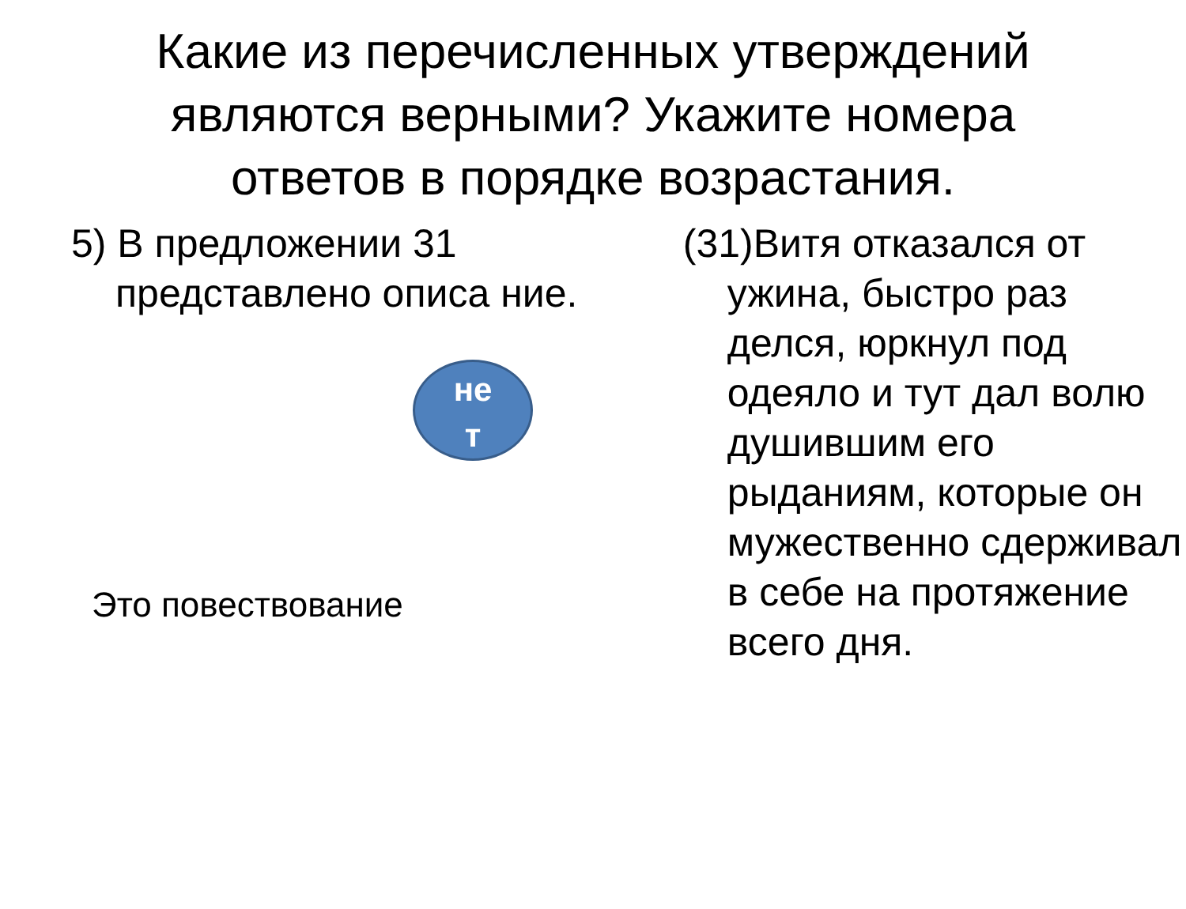Какие из перечисленных утверждений являются верными? Укажите номера ответов в порядке возрастания.
5) В предложении 31 представлено описа ние.
не
т
Это повествование
(31)Витя отказался от ужина, быстро раз делся, юркнул под одеяло и тут дал волю душившим его рыданиям, которые он мужественно сдерживал в себе на протяжение всего дня.